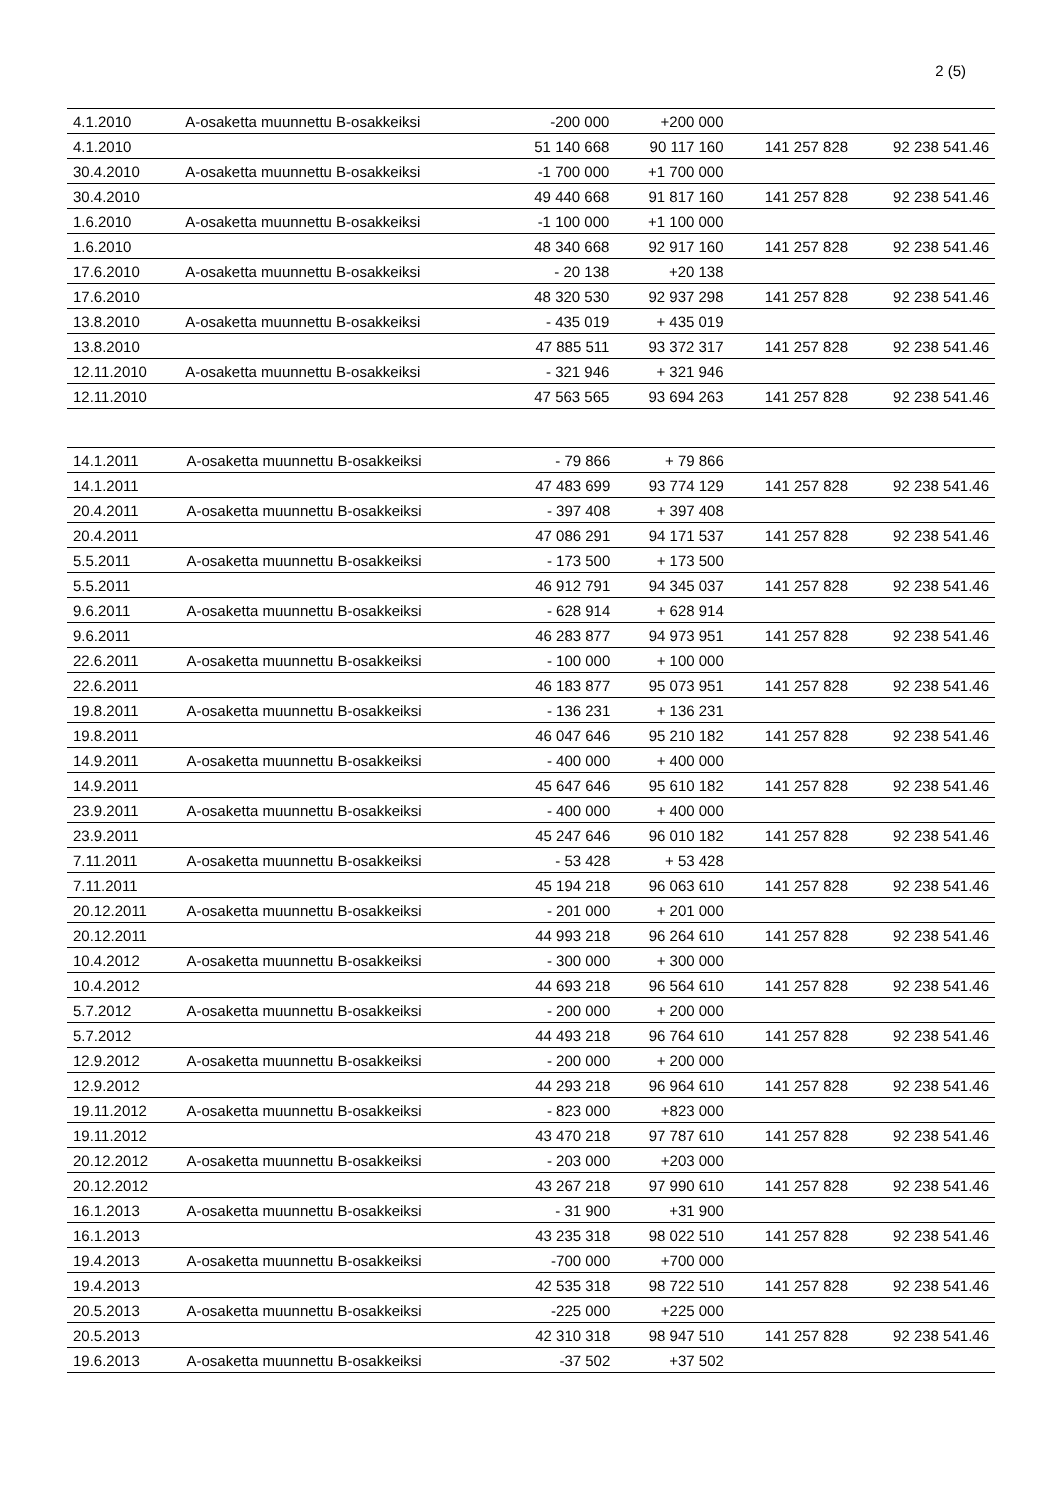2 (5)
| 4.1.2010 | A-osaketta muunnettu B-osakkeiksi | -200 000 | +200 000 | | |
| 4.1.2010 | | 51 140 668 | 90 117 160 | 141 257 828 | 92 238 541.46 |
| 30.4.2010 | A-osaketta muunnettu B-osakkeiksi | -1 700 000 | +1 700 000 | | |
| 30.4.2010 | | 49 440 668 | 91 817 160 | 141 257 828 | 92 238 541.46 |
| 1.6.2010 | A-osaketta muunnettu B-osakkeiksi | -1 100 000 | +1 100 000 | | |
| 1.6.2010 | | 48 340 668 | 92 917 160 | 141 257 828 | 92 238 541.46 |
| 17.6.2010 | A-osaketta muunnettu B-osakkeiksi | - 20 138 | +20 138 | | |
| 17.6.2010 | | 48 320 530 | 92 937 298 | 141 257 828 | 92 238 541.46 |
| 13.8.2010 | A-osaketta muunnettu B-osakkeiksi | - 435 019 | + 435 019 | | |
| 13.8.2010 | | 47 885 511 | 93 372 317 | 141 257 828 | 92 238 541.46 |
| 12.11.2010 | A-osaketta muunnettu B-osakkeiksi | - 321 946 | + 321 946 | | |
| 12.11.2010 | | 47 563 565 | 93 694 263 | 141 257 828 | 92 238 541.46 |
| 14.1.2011 | A-osaketta muunnettu B-osakkeiksi | - 79 866 | + 79 866 | | |
| 14.1.2011 | | 47 483 699 | 93 774 129 | 141 257 828 | 92 238 541.46 |
| 20.4.2011 | A-osaketta muunnettu B-osakkeiksi | - 397 408 | + 397 408 | | |
| 20.4.2011 | | 47 086 291 | 94 171 537 | 141 257 828 | 92 238 541.46 |
| 5.5.2011 | A-osaketta muunnettu B-osakkeiksi | - 173 500 | + 173 500 | | |
| 5.5.2011 | | 46 912 791 | 94 345 037 | 141 257 828 | 92 238 541.46 |
| 9.6.2011 | A-osaketta muunnettu B-osakkeiksi | - 628 914 | + 628 914 | | |
| 9.6.2011 | | 46 283 877 | 94 973 951 | 141 257 828 | 92 238 541.46 |
| 22.6.2011 | A-osaketta muunnettu B-osakkeiksi | - 100 000 | + 100 000 | | |
| 22.6.2011 | | 46 183 877 | 95 073 951 | 141 257 828 | 92 238 541.46 |
| 19.8.2011 | A-osaketta muunnettu B-osakkeiksi | - 136 231 | + 136 231 | | |
| 19.8.2011 | | 46 047 646 | 95 210 182 | 141 257 828 | 92 238 541.46 |
| 14.9.2011 | A-osaketta muunnettu B-osakkeiksi | - 400 000 | + 400 000 | | |
| 14.9.2011 | | 45 647 646 | 95 610 182 | 141 257 828 | 92 238 541.46 |
| 23.9.2011 | A-osaketta muunnettu B-osakkeiksi | - 400 000 | + 400 000 | | |
| 23.9.2011 | | 45 247 646 | 96 010 182 | 141 257 828 | 92 238 541.46 |
| 7.11.2011 | A-osaketta muunnettu B-osakkeiksi | - 53 428 | + 53 428 | | |
| 7.11.2011 | | 45 194 218 | 96 063 610 | 141 257 828 | 92 238 541.46 |
| 20.12.2011 | A-osaketta muunnettu B-osakkeiksi | - 201 000 | + 201 000 | | |
| 20.12.2011 | | 44 993 218 | 96 264 610 | 141 257 828 | 92 238 541.46 |
| 10.4.2012 | A-osaketta muunnettu B-osakkeiksi | - 300 000 | + 300 000 | | |
| 10.4.2012 | | 44 693 218 | 96 564 610 | 141 257 828 | 92 238 541.46 |
| 5.7.2012 | A-osaketta muunnettu B-osakkeiksi | - 200 000 | + 200 000 | | |
| 5.7.2012 | | 44 493 218 | 96 764 610 | 141 257 828 | 92 238 541.46 |
| 12.9.2012 | A-osaketta muunnettu B-osakkeiksi | - 200 000 | + 200 000 | | |
| 12.9.2012 | | 44 293 218 | 96 964 610 | 141 257 828 | 92 238 541.46 |
| 19.11.2012 | A-osaketta muunnettu B-osakkeiksi | - 823 000 | +823 000 | | |
| 19.11.2012 | | 43 470 218 | 97 787 610 | 141 257 828 | 92 238 541.46 |
| 20.12.2012 | A-osaketta muunnettu B-osakkeiksi | - 203 000 | +203 000 | | |
| 20.12.2012 | | 43 267 218 | 97 990 610 | 141 257 828 | 92 238 541.46 |
| 16.1.2013 | A-osaketta muunnettu B-osakkeiksi | - 31 900 | +31 900 | | |
| 16.1.2013 | | 43 235 318 | 98 022 510 | 141 257 828 | 92 238 541.46 |
| 19.4.2013 | A-osaketta muunnettu B-osakkeiksi | -700 000 | +700 000 | | |
| 19.4.2013 | | 42 535 318 | 98 722 510 | 141 257 828 | 92 238 541.46 |
| 20.5.2013 | A-osaketta muunnettu B-osakkeiksi | -225 000 | +225 000 | | |
| 20.5.2013 | | 42 310 318 | 98 947 510 | 141 257 828 | 92 238 541.46 |
| 19.6.2013 | A-osaketta muunnettu B-osakkeiksi | -37 502 | +37 502 | | |